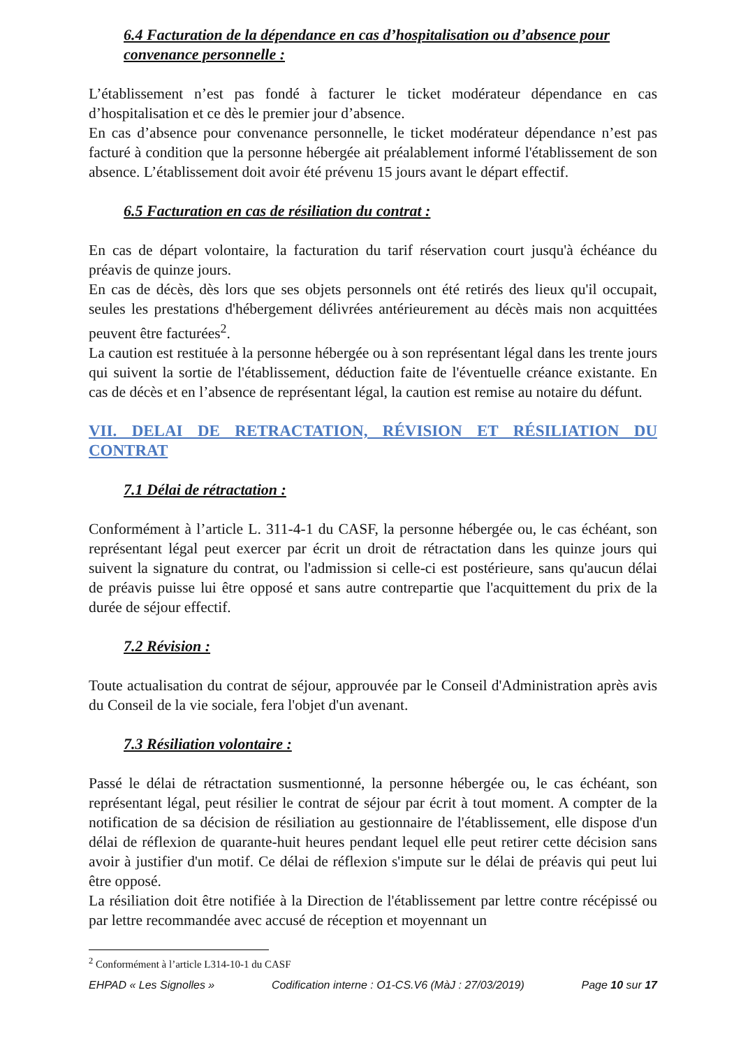6.4 Facturation de la dépendance en cas d’hospitalisation ou d’absence pour convenance personnelle :
L’établissement n’est pas fondé à facturer le ticket modérateur dépendance en cas d’hospitalisation et ce dès le premier jour d’absence.
En cas d’absence pour convenance personnelle, le ticket modérateur dépendance n’est pas facturé à condition que la personne hébergée ait préalablement informé l'établissement de son absence. L’établissement doit avoir été prévenu 15 jours avant le départ effectif.
6.5 Facturation en cas de résiliation du contrat :
En cas de départ volontaire, la facturation du tarif réservation court jusqu'à échéance du préavis de quinze jours.
En cas de décès, dès lors que ses objets personnels ont été retirés des lieux qu'il occupait, seules les prestations d'hébergement délivrées antérieurement au décès mais non acquittées peuvent être facturées<sup>2</sup>.
La caution est restituée à la personne hébergée ou à son représentant légal dans les trente jours qui suivent la sortie de l'établissement, déduction faite de l'éventuelle créance existante. En cas de décès et en l’absence de représentant légal, la caution est remise au notaire du défunt.
VII. DELAI DE RETRACTATION, RÉVISION ET RÉSILIATION DU CONTRAT
7.1 Délai de rétractation :
Conformément à l’article L. 311-4-1 du CASF, la personne hébergée ou, le cas échéant, son représentant légal peut exercer par écrit un droit de rétractation dans les quinze jours qui suivent la signature du contrat, ou l'admission si celle-ci est postérieure, sans qu'aucun délai de préavis puisse lui être opposé et sans autre contrepartie que l'acquittement du prix de la durée de séjour effectif.
7.2 Révision :
Toute actualisation du contrat de séjour, approuvée par le Conseil d'Administration après avis du Conseil de la vie sociale, fera l'objet d'un avenant.
7.3 Résiliation volontaire :
Passé le délai de rétractation susmentionné, la personne hébergée ou, le cas échéant, son représentant légal, peut résilier le contrat de séjour par écrit à tout moment. A compter de la notification de sa décision de résiliation au gestionnaire de l'établissement, elle dispose d'un délai de réflexion de quarante-huit heures pendant lequel elle peut retirer cette décision sans avoir à justifier d'un motif. Ce délai de réflexion s'impute sur le délai de préavis qui peut lui être opposé.
La résiliation doit être notifiée à la Direction de l'établissement par lettre contre récépissé ou par lettre recommandée avec accusé de réception et moyennant un
<sup>2</sup> Conformément à l’article L314-10-1 du CASF
EHPAD « Les Signolles » Codification interne : O1-CS.V6 (MàJ : 27/03/2019) Page 10 sur 17